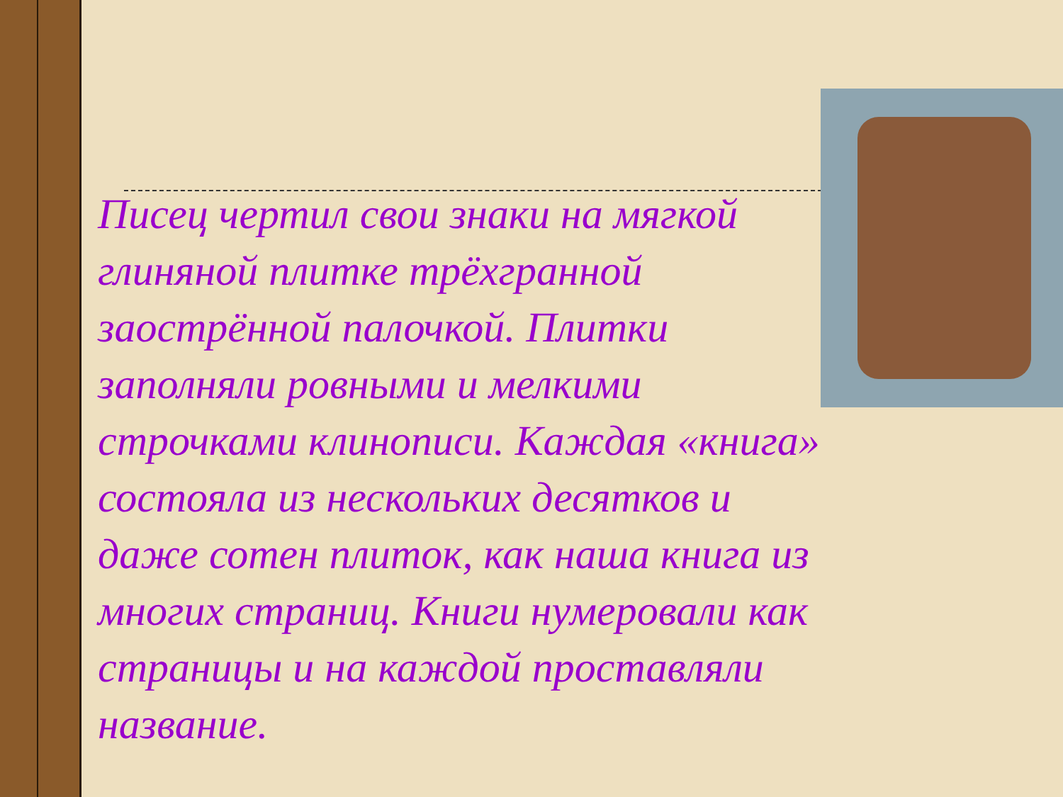Писец чертил свои знаки на мягкой
глиняной плитке трёхгранной
заострённой палочкой. Плитки
заполняли ровными и мелкими
строчками клинописи. Каждая «книга»
состояла из нескольких десятков и
даже сотен плиток, как наша книга из
многих страниц. Книги нумеровали как
страницы и на каждой проставляли
название.